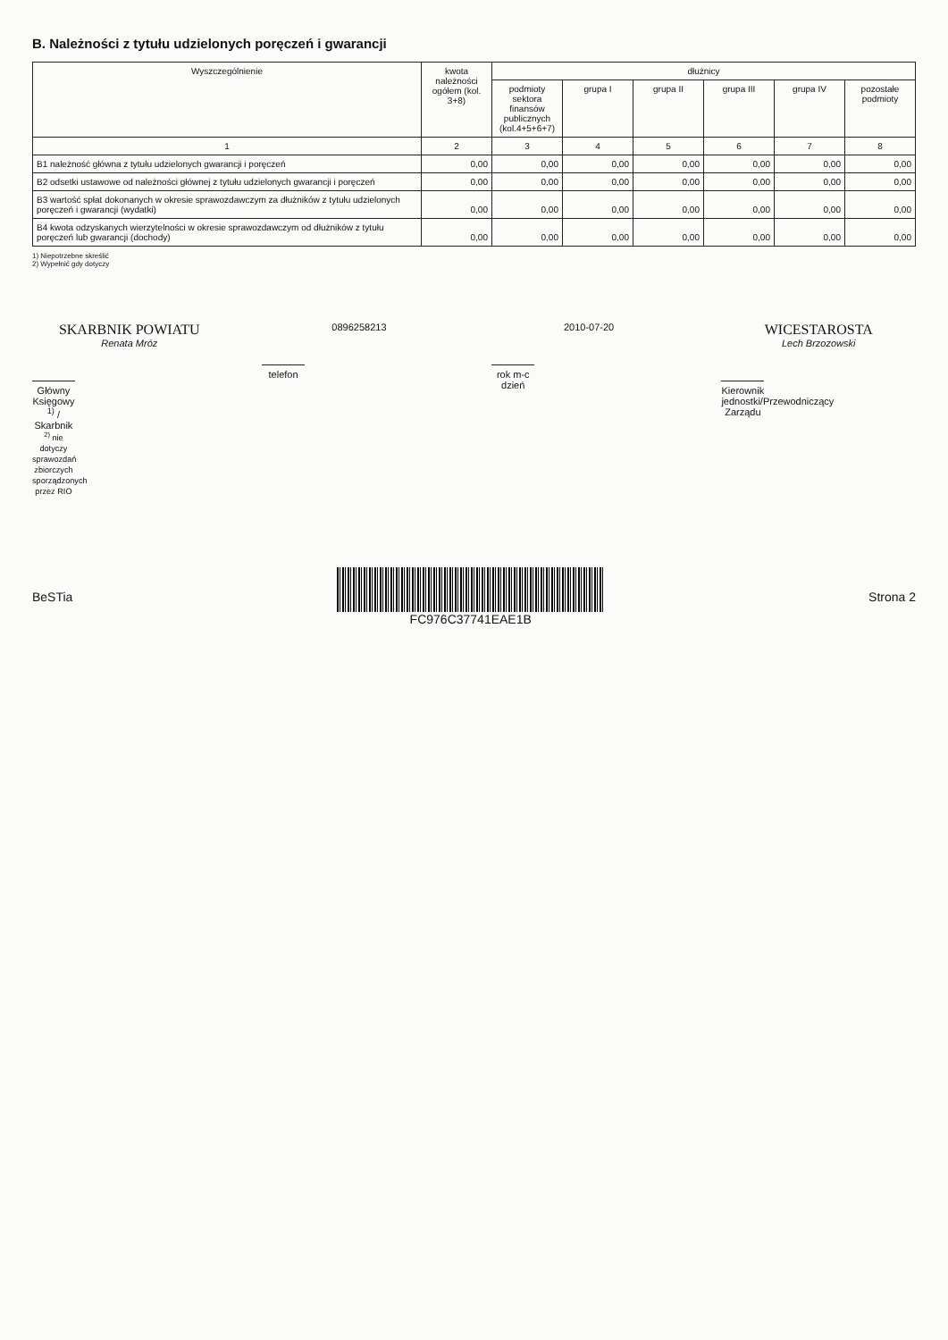B. Należności z tytułu udzielonych poręczeń i gwarancji
| Wyszczególnienie | kwota należności ogółem (kol. 3+8) | dłużnicy | | | | | |
| --- | --- | --- | --- | --- | --- | --- | --- |
| | | podmioty sektora finansów publicznych (kol.4+5+6+7) | grupa I | grupa II | grupa III | grupa IV | pozostałe podmioty |
| 1 | 2 | 3 | 4 | 5 | 6 | 7 | 8 |
| B1 należność główna z tytułu udzielonych gwarancji i poręczeń | 0,00 | 0,00 | 0,00 | 0,00 | 0,00 | 0,00 | 0,00 |
| B2 odsetki ustawowe od należności głównej z tytułu udzielonych gwarancji i poręczeń | 0,00 | 0,00 | 0,00 | 0,00 | 0,00 | 0,00 | 0,00 |
| B3 wartość spłat dokonanych w okresie sprawozdawczym za dłużników z tytułu udzielonych poręczeń i gwarancji (wydatki) | 0,00 | 0,00 | 0,00 | 0,00 | 0,00 | 0,00 | 0,00 |
| B4 kwota odzyskanych wierzytelności w okresie sprawozdawczym od dłużników z tytułu poręczeń lub gwarancji (dochody) | 0,00 | 0,00 | 0,00 | 0,00 | 0,00 | 0,00 | 0,00 |
1) Niepotrzebne skreślić
2) Wypełnić gdy dotyczy
SKARBNIK POWIATU
Renata Mróz
Główny Księgowy <sup>1)</sup> / Skarbnik
<sup>2)</sup> nie dotyczy sprawozdań zbiorczych sporządzonych przez RIO
0896258213
telefon
2010-07-20
rok m-c dzień
WICESTAROSTA
Lech Brzozowski
Kierownik jednostki/Przewodniczący Zarządu
BeSTia FC976C37741EAE1B Strona 2